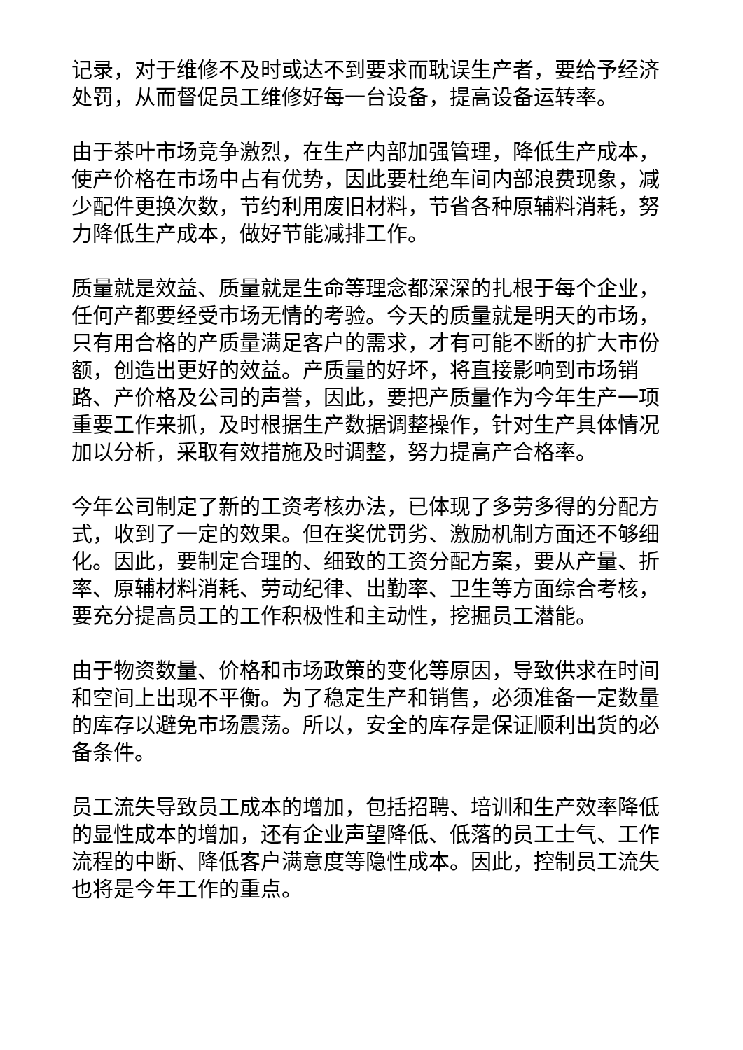记录，对于维修不及时或达不到要求而耽误生产者，要给予经济处罚，从而督促员工维修好每一台设备，提高设备运转率。
由于茶叶市场竞争激烈，在生产内部加强管理，降低生产成本，使产价格在市场中占有优势，因此要杜绝车间内部浪费现象，减少配件更换次数，节约利用废旧材料，节省各种原辅料消耗，努力降低生产成本，做好节能减排工作。
质量就是效益、质量就是生命等理念都深深的扎根于每个企业，任何产都要经受市场无情的考验。今天的质量就是明天的市场，只有用合格的产质量满足客户的需求，才有可能不断的扩大市份额，创造出更好的效益。产质量的好坏，将直接影响到市场销路、产价格及公司的声誉，因此，要把产质量作为今年生产一项重要工作来抓，及时根据生产数据调整操作，针对生产具体情况加以分析，采取有效措施及时调整，努力提高产合格率。
今年公司制定了新的工资考核办法，已体现了多劳多得的分配方式，收到了一定的效果。但在奖优罚劣、激励机制方面还不够细化。因此，要制定合理的、细致的工资分配方案，要从产量、折率、原辅材料消耗、劳动纪律、出勤率、卫生等方面综合考核，要充分提高员工的工作积极性和主动性，挖掘员工潜能。
由于物资数量、价格和市场政策的变化等原因，导致供求在时间和空间上出现不平衡。为了稳定生产和销售，必须准备一定数量的库存以避免市场震荡。所以，安全的库存是保证顺利出货的必备条件。
员工流失导致员工成本的增加，包括招聘、培训和生产效率降低的显性成本的增加，还有企业声望降低、低落的员工士气、工作流程的中断、降低客户满意度等隐性成本。因此，控制员工流失也将是今年工作的重点。